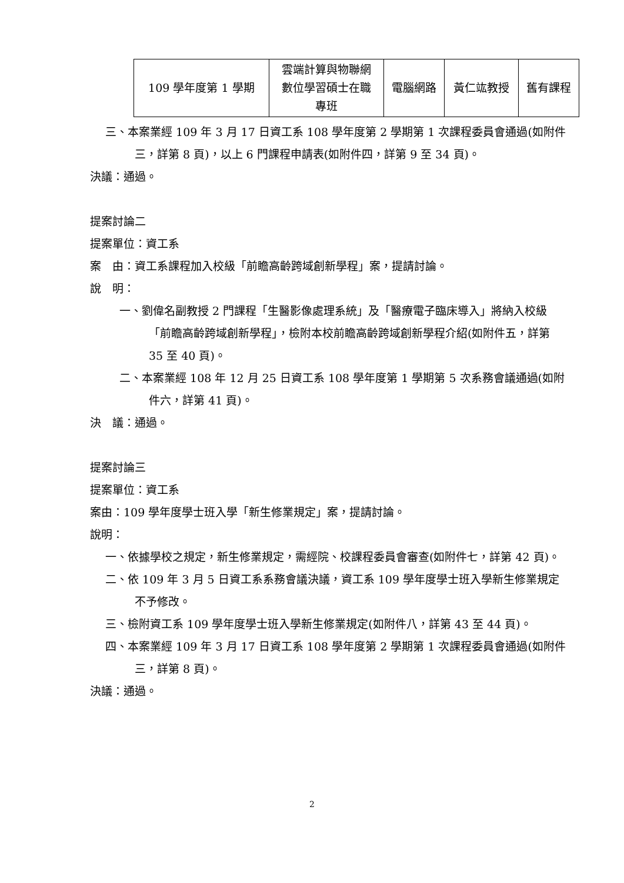| 109 學年度第 1 學期 | 雲端計算與物聯網 數位學習碩士在職 專班 | 電腦網路 | 黃仁竑教授 | 舊有課程 |
三、本案業經 109 年 3 月 17 日資工系 108 學年度第 2 學期第 1 次課程委員會通過(如附件三，詳第 8 頁)，以上 6 門課程申請表(如附件四，詳第 9 至 34 頁)。
決議：通過。
提案討論二
提案單位：資工系
案　由：資工系課程加入校級「前瞻高齡跨域創新學程」案，提請討論。
說　明：
一、劉偉名副教授 2 門課程「生醫影像處理系統」及「醫療電子臨床導入」將納入校級「前瞻高齡跨域創新學程」，檢附本校前瞻高齡跨域創新學程介紹(如附件五，詳第 35 至 40 頁)。
二、本案業經 108 年 12 月 25 日資工系 108 學年度第 1 學期第 5 次系務會議通過(如附件六，詳第 41 頁)。
決　議：通過。
提案討論三
提案單位：資工系
案由：109 學年度學士班入學「新生修業規定」案，提請討論。
說明：
一、依據學校之規定，新生修業規定，需經院、校課程委員會審查(如附件七，詳第 42 頁)。
二、依 109 年 3 月 5 日資工系系務會議決議，資工系 109 學年度學士班入學新生修業規定不予修改。
三、檢附資工系 109 學年度學士班入學新生修業規定(如附件八，詳第 43 至 44 頁)。
四、本案業經 109 年 3 月 17 日資工系 108 學年度第 2 學期第 1 次課程委員會通過(如附件三，詳第 8 頁)。
決議：通過。
2